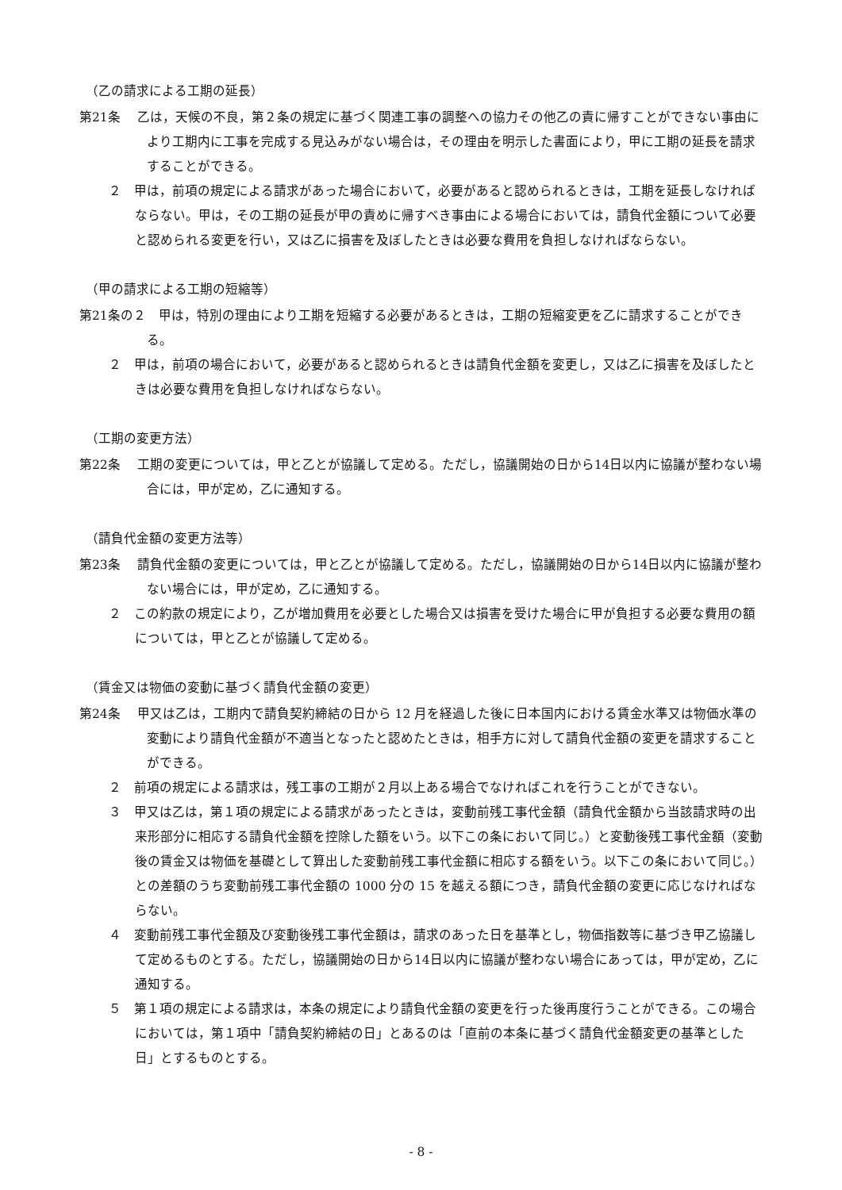（乙の請求による工期の延長）
第21条　 乙は，天候の不良，第２条の規定に基づく関連工事の調整への協力その他乙の責に帰すことができない事由により工期内に工事を完成する見込みがない場合は，その理由を明示した書面により，甲に工期の延長を請求することができる。
２　甲は，前項の規定による請求があった場合において，必要があると認められるときは，工期を延長しなければならない。甲は，その工期の延長が甲の責めに帰すべき事由による場合においては，請負代金額について必要と認められる変更を行い，又は乙に損害を及ぼしたときは必要な費用を負担しなければならない。
（甲の請求による工期の短縮等）
第21条の２　甲は，特別の理由により工期を短縮する必要があるときは，工期の短縮変更を乙に請求することができる。
２　甲は，前項の場合において，必要があると認められるときは請負代金額を変更し，又は乙に損害を及ぼしたときは必要な費用を負担しなければならない。
（工期の変更方法）
第22条　 工期の変更については，甲と乙とが協議して定める。ただし，協議開始の日から14日以内に協議が整わない場合には，甲が定め，乙に通知する。
（請負代金額の変更方法等）
第23条　 請負代金額の変更については，甲と乙とが協議して定める。ただし，協議開始の日から14日以内に協議が整わない場合には，甲が定め，乙に通知する。
２　この約款の規定により，乙が増加費用を必要とした場合又は損害を受けた場合に甲が負担する必要な費用の額については，甲と乙とが協議して定める。
（賃金又は物価の変動に基づく請負代金額の変更）
第24条　 甲又は乙は，工期内で請負契約締結の日から 12 月を経過した後に日本国内における賃金水準又は物価水準の変動により請負代金額が不適当となったと認めたときは，相手方に対して請負代金額の変更を請求することができる。
２　前項の規定による請求は，残工事の工期が２月以上ある場合でなければこれを行うことができない。
３　甲又は乙は，第１項の規定による請求があったときは，変動前残工事代金額（請負代金額から当該請求時の出来形部分に相応する請負代金額を控除した額をいう。以下この条において同じ。）と変動後残工事代金額（変動後の賃金又は物価を基礎として算出した変動前残工事代金額に相応する額をいう。以下この条において同じ。）との差額のうち変動前残工事代金額の 1000 分の 15 を越える額につき，請負代金額の変更に応じなければならない。
４　変動前残工事代金額及び変動後残工事代金額は，請求のあった日を基準とし，物価指数等に基づき甲乙協議して定めるものとする。ただし，協議開始の日から14日以内に協議が整わない場合にあっては，甲が定め，乙に通知する。
５　第１項の規定による請求は，本条の規定により請負代金額の変更を行った後再度行うことができる。この場合においては，第１項中「請負契約締結の日」とあるのは「直前の本条に基づく請負代金額変更の基準とした日」とするものとする。
- 8 -